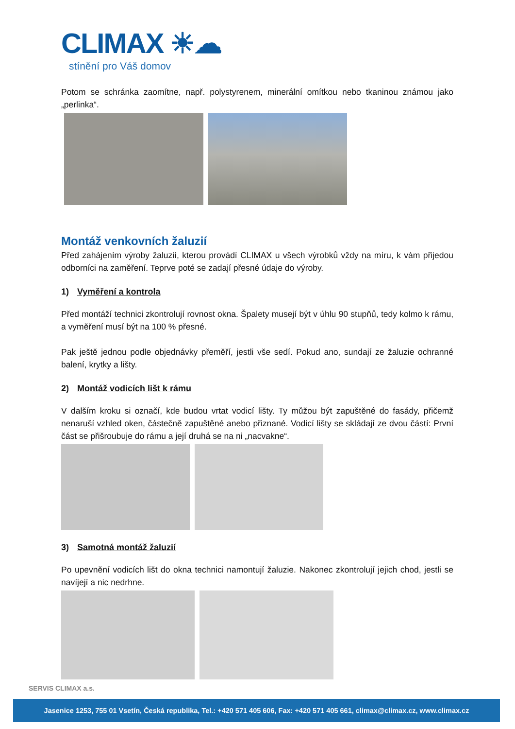CLIMAX ☀☁
stínění pro Váš domov
Potom se schránka zaomítne, např. polystyrenem, minerální omítkou nebo tkaninou známou jako „perlinka“.
Montáž venkovních žaluzií
Před zahájením výroby žaluzií, kterou provádí CLIMAX u všech výrobků vždy na míru, k vám přijedou odborníci na zaměření. Teprve poté se zadají přesné údaje do výroby.
1) Vyměření a kontrola
Před montáží technici zkontrolují rovnost okna. Špalety musejí být v úhlu 90 stupňů, tedy kolmo k rámu, a vyměření musí být na 100 % přesné.
Pak ještě jednou podle objednávky přeměří, jestli vše sedí. Pokud ano, sundají ze žaluzie ochranné balení, krytky a lišty.
2) Montáž vodicích lišt k rámu
V dalším kroku si označí, kde budou vrtat vodicí lišty. Ty můžou být zapuštěné do fasády, přičemž nenaruší vzhled oken, částečně zapuštěné anebo přiznané. Vodicí lišty se skládají ze dvou částí: První část se přišroubuje do rámu a její druhá se na ni „nacvakne“.
3) Samotná montáž žaluzií
Po upevnění vodicích lišt do okna technici namontují žaluzie. Nakonec zkontrolují jejich chod, jestli se navíjejí a nic nedrhne.
SERVIS CLIMAX a.s.
Jasenice 1253, 755 01 Vsetín, Česká republika, Tel.: +420 571 405 606, Fax: +420 571 405 661, climax@climax.cz, www.climax.cz